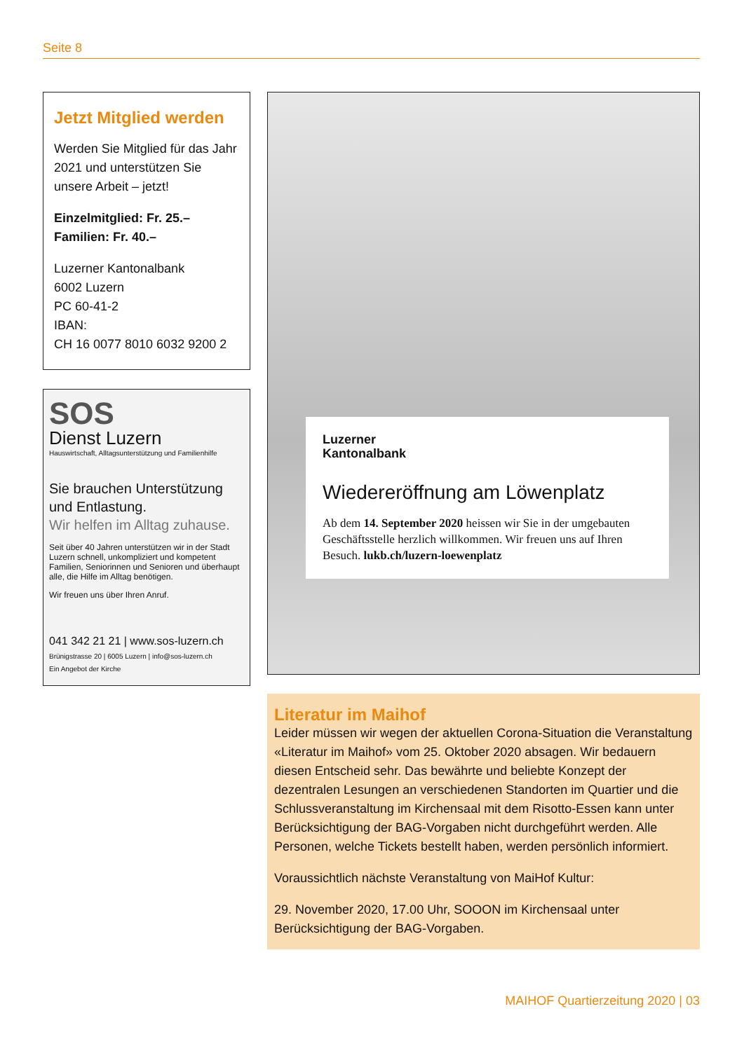Seite 8
Jetzt Mitglied werden
Werden Sie Mitglied für das Jahr 2021 und unterstützen Sie unsere Arbeit – jetzt!
Einzelmitglied: Fr. 25.–
Familien: Fr. 40.–
Luzerner Kantonalbank
6002 Luzern
PC 60-41-2
IBAN:
CH 16 0077 8010 6032 9200 2
SOS
Dienst Luzern
Hauswirtschaft, Alltagsunterstützung und Familienhilfe
Sie brauchen Unterstützung und Entlastung.
Wir helfen im Alltag zuhause.
Seit über 40 Jahren unterstützen wir in der Stadt Luzern schnell, unkompliziert und kompetent Familien, Seniorinnen und Senioren und überhaupt alle, die Hilfe im Alltag benötigen.
Wir freuen uns über Ihren Anruf.
041 342 21 21 | www.sos-luzern.ch
Brünigstrasse 20 | 6005 Luzern | info@sos-luzern.ch
Ein Angebot der Kirche
Luzerner
Kantonalbank
Wiedereröffnung am Löwenplatz
Ab dem 14. September 2020 heissen wir Sie in der umgebauten Geschäftsstelle herzlich willkommen. Wir freuen uns auf Ihren Besuch. lukb.ch/luzern-loewenplatz
Literatur im Maihof
Leider müssen wir wegen der aktuellen Corona-Situation die Veranstaltung «Literatur im Maihof» vom 25. Oktober 2020 absagen. Wir bedauern diesen Entscheid sehr. Das bewährte und beliebte Konzept der dezentralen Lesungen an verschiedenen Standorten im Quartier und die Schlussveranstaltung im Kirchensaal mit dem Risotto-Essen kann unter Berücksichtigung der BAG-Vorgaben nicht durchgeführt werden. Alle Personen, welche Tickets bestellt haben, werden persönlich informiert.
Voraussichtlich nächste Veranstaltung von MaiHof Kultur:
29. November 2020, 17.00 Uhr, SOOON im Kirchensaal unter Berücksichtigung der BAG-Vorgaben.
MAIHOF Quartierzeitung 2020 | 03